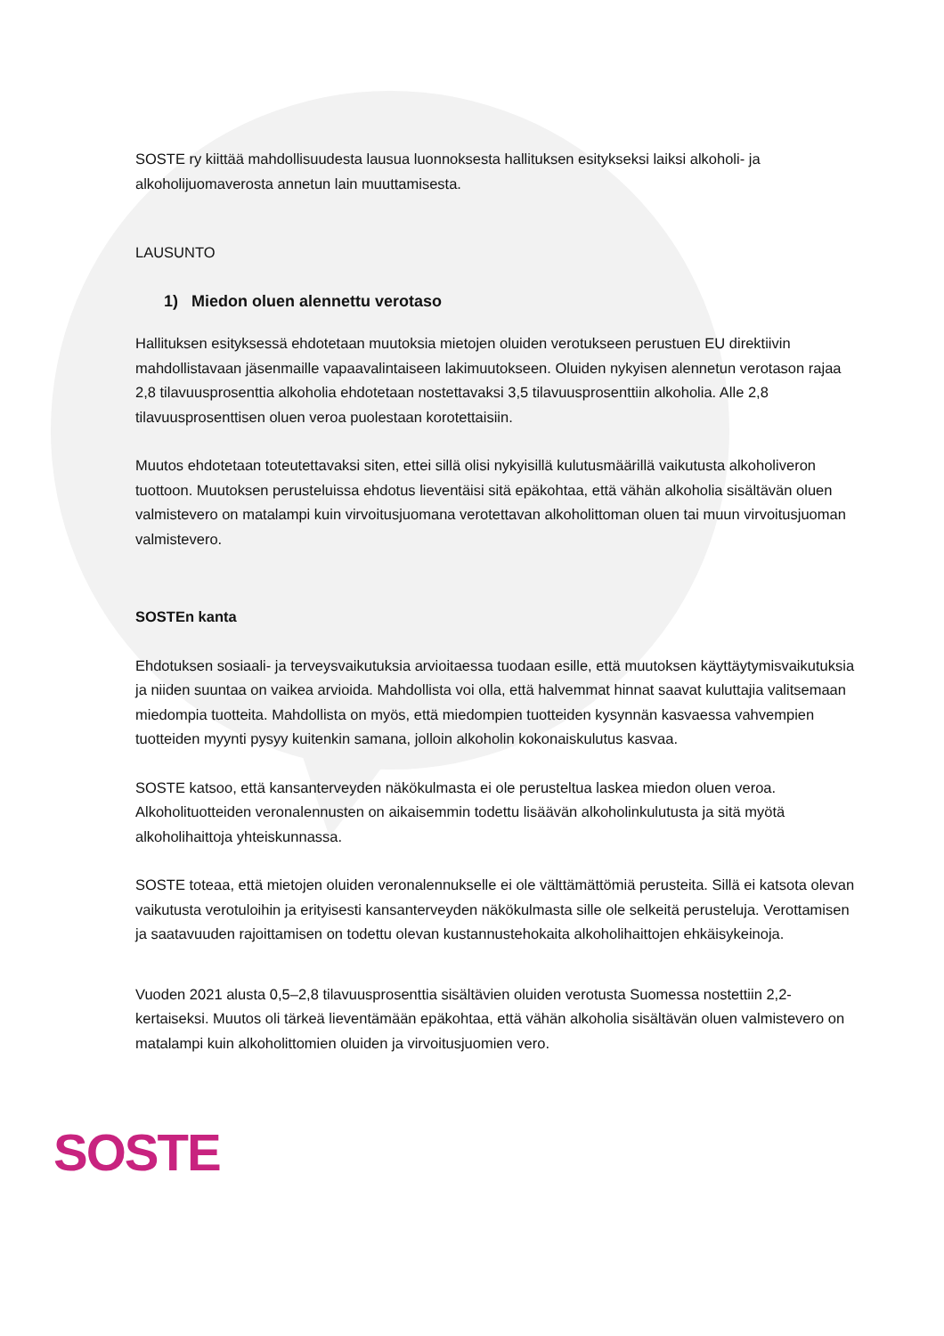SOSTE ry kiittää mahdollisuudesta lausua luonnoksesta hallituksen esitykseksi laiksi alkoholi- ja alkoholijuomaverosta annetun lain muuttamisesta.
LAUSUNTO
1) Miedon oluen alennettu verotaso
Hallituksen esityksessä ehdotetaan muutoksia mietojen oluiden verotukseen perustuen EU direktiivin mahdollistavaan jäsenmaille vapaavalintaiseen lakimuutokseen. Oluiden nykyisen alennetun verotason rajaa 2,8 tilavuusprosenttia alkoholia ehdotetaan nostettavaksi 3,5 tilavuusprosenttiin alkoholia. Alle 2,8 tilavuusprosenttisen oluen veroa puolestaan korotettaisiin.
Muutos ehdotetaan toteutettavaksi siten, ettei sillä olisi nykyisillä kulutusmäärillä vaikutusta alkoholiveron tuottoon. Muutoksen perusteluissa ehdotus lieventäisi sitä epäkohtaa, että vähän alkoholia sisältävän oluen valmistevero on matalampi kuin virvoitusjuomana verotettavan alkoholittoman oluen tai muun virvoitusjuoman valmistevero.
SOSTEn kanta
Ehdotuksen sosiaali- ja terveysvaikutuksia arvioitaessa tuodaan esille, että muutoksen käyttäytymisvaikutuksia ja niiden suuntaa on vaikea arvioida. Mahdollista voi olla, että halvemmat hinnat saavat kuluttajia valitsemaan miedompia tuotteita. Mahdollista on myös, että miedompien tuotteiden kysynnän kasvaessa vahvempien tuotteiden myynti pysyy kuitenkin samana, jolloin alkoholin kokonaiskulutus kasvaa.
SOSTE katsoo, että kansanterveyden näkökulmasta ei ole perusteltua laskea miedon oluen veroa. Alkoholituotteiden veronalennusten on aikaisemmin todettu lisäävän alkoholinkulutusta ja sitä myötä alkoholihaittoja yhteiskunnassa.
SOSTE toteaa, että mietojen oluiden veronalennukselle ei ole välttämättömiä perusteita. Sillä ei katsota olevan vaikutusta verotuloihin ja erityisesti kansanterveyden näkökulmasta sille ole selkeitä perusteluja. Verottamisen ja saatavuuden rajoittamisen on todettu olevan kustannustehokaita alkoholihaittojen ehkäisykeinoja.
Vuoden 2021 alusta 0,5–2,8 tilavuusprosenttia sisältävien oluiden verotusta Suomessa nostettiin 2,2-kertaiseksi. Muutos oli tärkeä lieventämään epäkohtaa, että vähän alkoholia sisältävän oluen valmistevero on matalampi kuin alkoholittomien oluiden ja virvoitusjuomien vero.
SOSTE